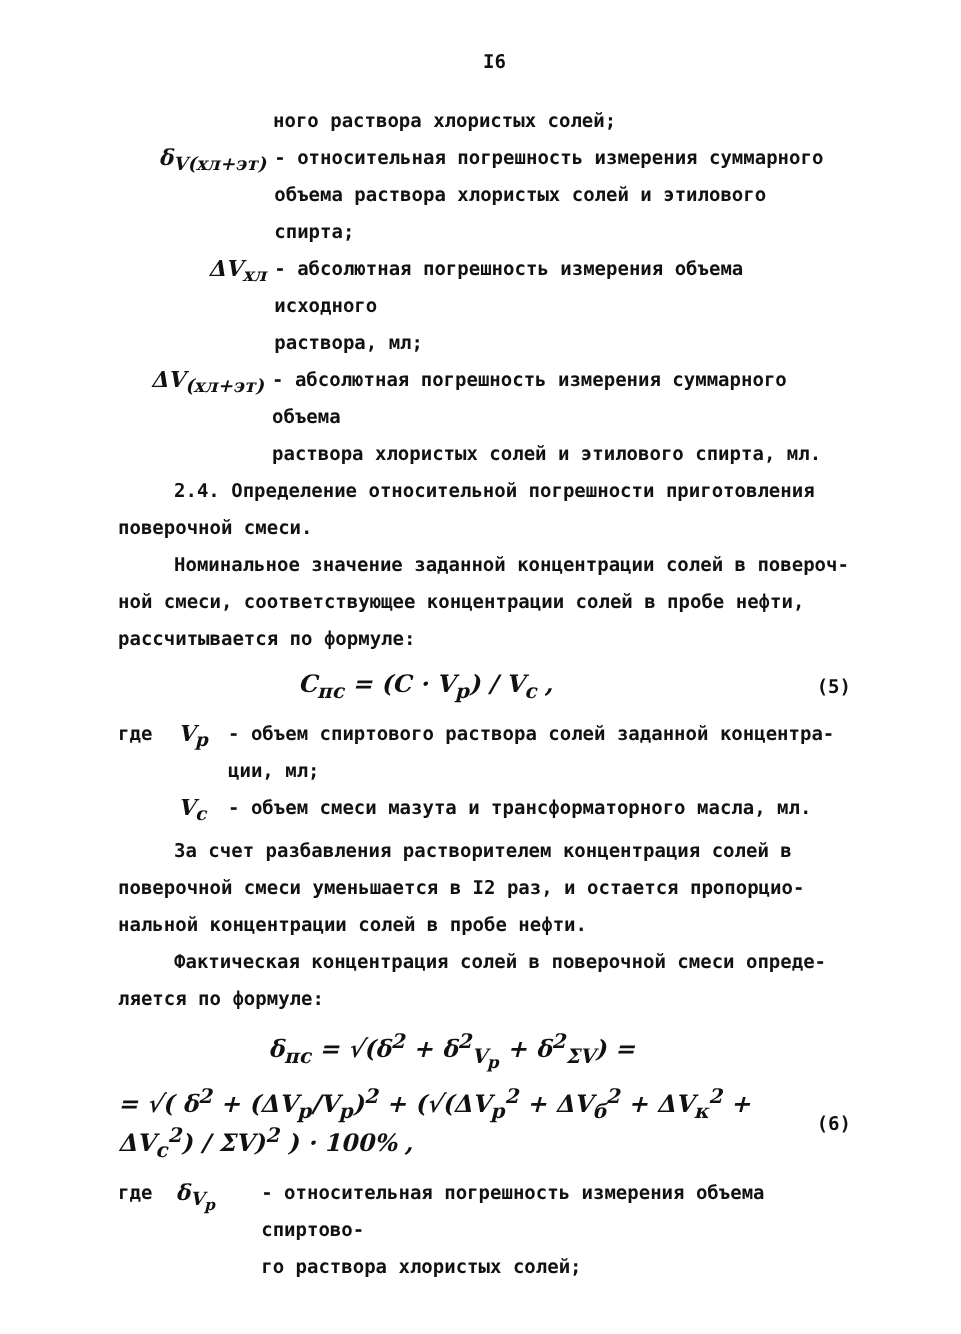I6
ного раствора хлористых солей;
δ<sub>V(хл+эт)</sub> - относительная погрешность измерения суммарного
объема раствора хлористых солей и этилового спирта;
ΔV<sub>хл</sub> - абсолютная погрешность измерения объема исходного
раствора, мл;
ΔV<sub>(хл+эт)</sub> - абсолютная погрешность измерения суммарного объема
раствора хлористых солей и этилового спирта, мл.
2.4. Определение относительной погрешности приготовления
поверочной смеси.
Номинальное значение заданной концентрации солей в повероч-
ной смеси, соответствующее концентрации солей в пробе нефти,
рассчитывается по формуле:
C<sub>пс</sub> = (C · V<sub>p</sub>) / V<sub>c</sub> , (5)
где V<sub>p</sub> - объем спиртового раствора солей заданной концентра-
ции, мл;
V<sub>c</sub> - объем смеси мазута и трансформаторного масла, мл.
За счет разбавления растворителем концентрация солей в
поверочной смеси уменьшается в I2 раз, и остается пропорцио-
нальной концентрации солей в пробе нефти.
Фактическая концентрация солей в поверочной смеси опреде-
ляется по формуле:
δ<sub>пс</sub> = √(δ<sup>2</sup> + δ<sup>2</sup><sub>V<sub>p</sub></sub> + δ<sup>2</sup><sub>ΣV</sub>) =
= √( δ<sup>2</sup> + (ΔV<sub>p</sub>/V<sub>p</sub>)<sup>2</sup> + (√(ΔV<sub>p</sub><sup>2</sup> + ΔV<sub>б</sub><sup>2</sup> + ΔV<sub>к</sub><sup>2</sup> + ΔV<sub>c</sub><sup>2</sup>) / ΣV)<sup>2</sup> ) · 100% , (6)
где δ<sub>V<sub>p</sub></sub> - относительная погрешность измерения объема спиртово-
го раствора хлористых солей;